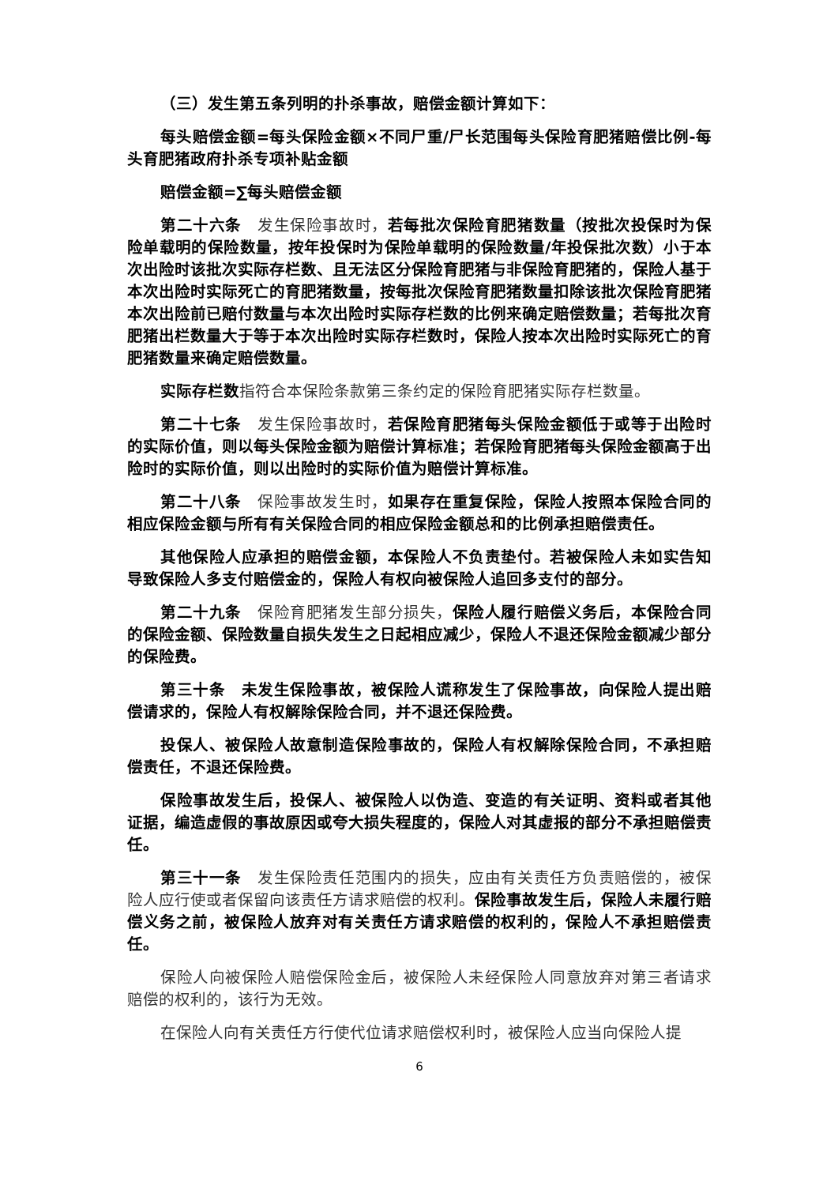（三）发生第五条列明的扑杀事故，赔偿金额计算如下：
每头赔偿金额=每头保险金额×不同尸重/尸长范围每头保险育肥猪赔偿比例-每头育肥猪政府扑杀专项补贴金额
赔偿金额=∑每头赔偿金额
第二十六条　发生保险事故时，若每批次保险育肥猪数量（按批次投保时为保险单载明的保险数量，按年投保时为保险单载明的保险数量/年投保批次数）小于本次出险时该批次实际存栏数、且无法区分保险育肥猪与非保险育肥猪的，保险人基于本次出险时实际死亡的育肥猪数量，按每批次保险育肥猪数量扣除该批次保险育肥猪本次出险前已赔付数量与本次出险时实际存栏数的比例来确定赔偿数量；若每批次育肥猪出栏数量大于等于本次出险时实际存栏数时，保险人按本次出险时实际死亡的育肥猪数量来确定赔偿数量。
实际存栏数 指符合本保险条款第三条约定的保险育肥猪实际存栏数量。
第二十七条　发生保险事故时，若保险育肥猪每头保险金额低于或等于出险时的实际价值，则以每头保险金额为赔偿计算标准；若保险育肥猪每头保险金额高于出险时的实际价值，则以出险时的实际价值为赔偿计算标准。
第二十八条　保险事故发生时，如果存在重复保险，保险人按照本保险合同的相应保险金额与所有有关保险合同的相应保险金额总和的比例承担赔偿责任。
其他保险人应承担的赔偿金额，本保险人不负责垫付。若被保险人未如实告知导致保险人多支付赔偿金的，保险人有权向被保险人追回多支付的部分。
第二十九条　保险育肥猪发生部分损失，保险人履行赔偿义务后，本保险合同的保险金额、保险数量自损失发生之日起相应减少，保险人不退还保险金额减少部分的保险费。
第三十条　未发生保险事故，被保险人谎称发生了保险事故，向保险人提出赔偿请求的，保险人有权解除保险合同，并不退还保险费。
投保人、被保险人故意制造保险事故的，保险人有权解除保险合同，不承担赔偿责任，不退还保险费。
保险事故发生后，投保人、被保险人以伪造、变造的有关证明、资料或者其他证据，编造虚假的事故原因或夸大损失程度的，保险人对其虚报的部分不承担赔偿责任。
第三十一条　发生保险责任范围内的损失，应由有关责任方负责赔偿的，被保险人应行使或者保留向该责任方请求赔偿的权利。保险事故发生后，保险人未履行赔偿义务之前，被保险人放弃对有关责任方请求赔偿的权利的，保险人不承担赔偿责任。
保险人向被保险人赔偿保险金后，被保险人未经保险人同意放弃对第三者请求赔偿的权利的，该行为无效。
在保险人向有关责任方行使代位请求赔偿权利时，被保险人应当向保险人提
6